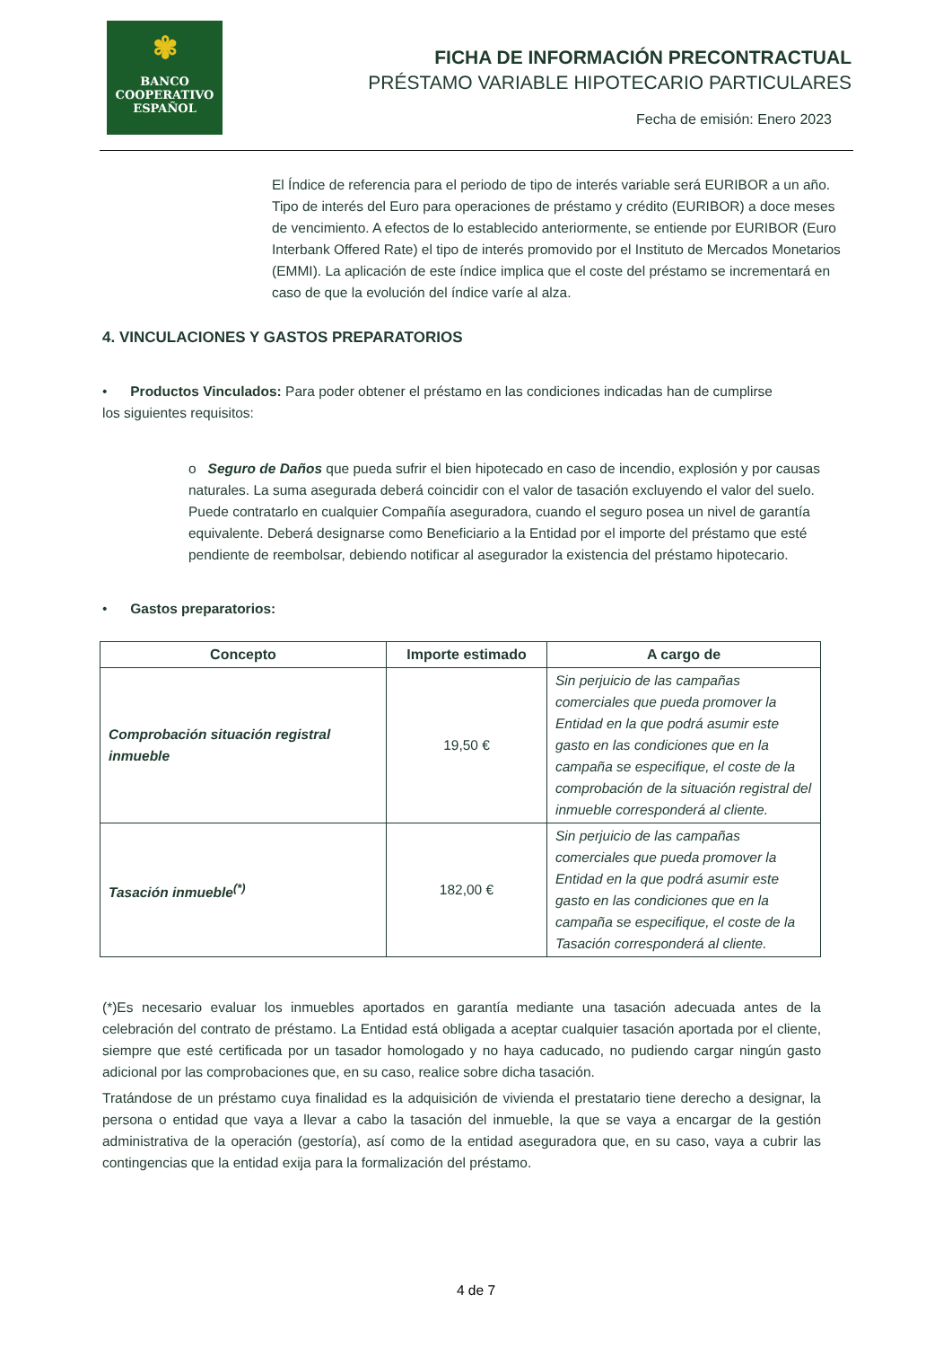✾
BANCO
COOPERATIVO
ESPAÑOL
FICHA DE INFORMACIÓN PRECONTRACTUAL
PRÉSTAMO VARIABLE HIPOTECARIO PARTICULARES
Fecha de emisión: Enero 2023
El Índice de referencia para el periodo de tipo de interés variable será EURIBOR a un año. Tipo de interés del Euro para operaciones de préstamo y crédito (EURIBOR) a doce meses de vencimiento. A efectos de lo establecido anteriormente, se entiende por EURIBOR (Euro Interbank Offered Rate) el tipo de interés promovido por el Instituto de Mercados Monetarios (EMMI). La aplicación de este índice implica que el coste del préstamo se incrementará en caso de que la evolución del índice varíe al alza.
4. VINCULACIONES Y GASTOS PREPARATORIOS
• Productos Vinculados: Para poder obtener el préstamo en las condiciones indicadas han de cumplirse los siguientes requisitos:
o Seguro de Daños que pueda sufrir el bien hipotecado en caso de incendio, explosión y por causas naturales. La suma asegurada deberá coincidir con el valor de tasación excluyendo el valor del suelo. Puede contratarlo en cualquier Compañía aseguradora, cuando el seguro posea un nivel de garantía equivalente. Deberá designarse como Beneficiario a la Entidad por el importe del préstamo que esté pendiente de reembolsar, debiendo notificar al asegurador la existencia del préstamo hipotecario.
• Gastos preparatorios:
| Concepto | Importe estimado | A cargo de |
| --- | --- | --- |
| Comprobación situación registral inmueble | 19,50 € | Sin perjuicio de las campañas comerciales que pueda promover la Entidad en la que podrá asumir este gasto en las condiciones que en la campaña se especifique, el coste de la comprobación de la situación registral del inmueble corresponderá al cliente. |
| Tasación inmueble<sup>(*)</sup> | 182,00 € | Sin perjuicio de las campañas comerciales que pueda promover la Entidad en la que podrá asumir este gasto en las condiciones que en la campaña se especifique, el coste de la Tasación corresponderá al cliente. |
(*)Es necesario evaluar los inmuebles aportados en garantía mediante una tasación adecuada antes de la celebración del contrato de préstamo. La Entidad está obligada a aceptar cualquier tasación aportada por el cliente, siempre que esté certificada por un tasador homologado y no haya caducado, no pudiendo cargar ningún gasto adicional por las comprobaciones que, en su caso, realice sobre dicha tasación.
Tratándose de un préstamo cuya finalidad es la adquisición de vivienda el prestatario tiene derecho a designar, la persona o entidad que vaya a llevar a cabo la tasación del inmueble, la que se vaya a encargar de la gestión administrativa de la operación (gestoría), así como de la entidad aseguradora que, en su caso, vaya a cubrir las contingencias que la entidad exija para la formalización del préstamo.
4 de 7